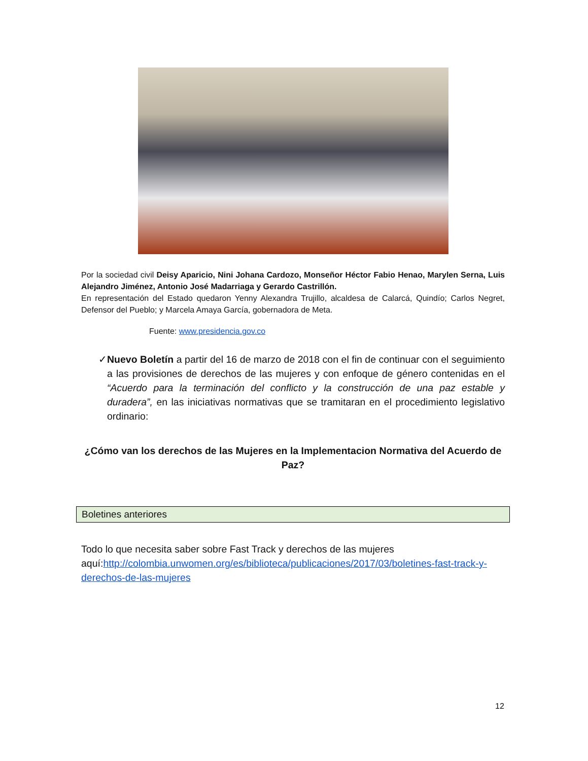Por la sociedad civil Deisy Aparicio, Nini Johana Cardozo, Monseñor Héctor Fabio Henao, Marylen Serna, Luis Alejandro Jiménez, Antonio José Madarriaga y Gerardo Castrillón.
En representación del Estado quedaron Yenny Alexandra Trujillo, alcaldesa de Calarcá, Quindío; Carlos Negret, Defensor del Pueblo; y Marcela Amaya García, gobernadora de Meta.
Fuente: www.presidencia.gov.co
✓ Nuevo Boletín a partir del 16 de marzo de 2018 con el fin de continuar con el seguimiento a las provisiones de derechos de las mujeres y con enfoque de género contenidas en el “Acuerdo para la terminación del conflicto y la construcción de una paz estable y duradera”, en las iniciativas normativas que se tramitaran en el procedimiento legislativo ordinario:
¿Cómo van los derechos de las Mujeres en la Implementacion Normativa del Acuerdo de Paz?
Boletines anteriores
Todo lo que necesita saber sobre Fast Track y derechos de las mujeres aquí:http://colombia.unwomen.org/es/biblioteca/publicaciones/2017/03/boletines-fast-track-y-derechos-de-las-mujeres
12